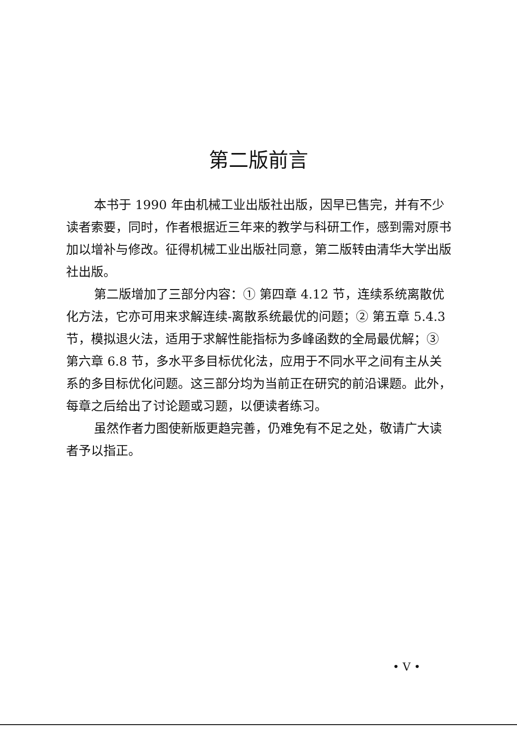第二版前言
本书于 1990 年由机械工业出版社出版，因早已售完，并有不少读者索要，同时，作者根据近三年来的教学与科研工作，感到需对原书加以增补与修改。征得机械工业出版社同意，第二版转由清华大学出版社出版。
第二版增加了三部分内容：① 第四章 4.12 节，连续系统离散优化方法，它亦可用来求解连续-离散系统最优的问题；② 第五章 5.4.3 节，模拟退火法，适用于求解性能指标为多峰函数的全局最优解；③ 第六章 6.8 节，多水平多目标优化法，应用于不同水平之间有主从关系的多目标优化问题。这三部分均为当前正在研究的前沿课题。此外，每章之后给出了讨论题或习题，以便读者练习。
虽然作者力图使新版更趋完善，仍难免有不足之处，敬请广大读者予以指正。
• V •